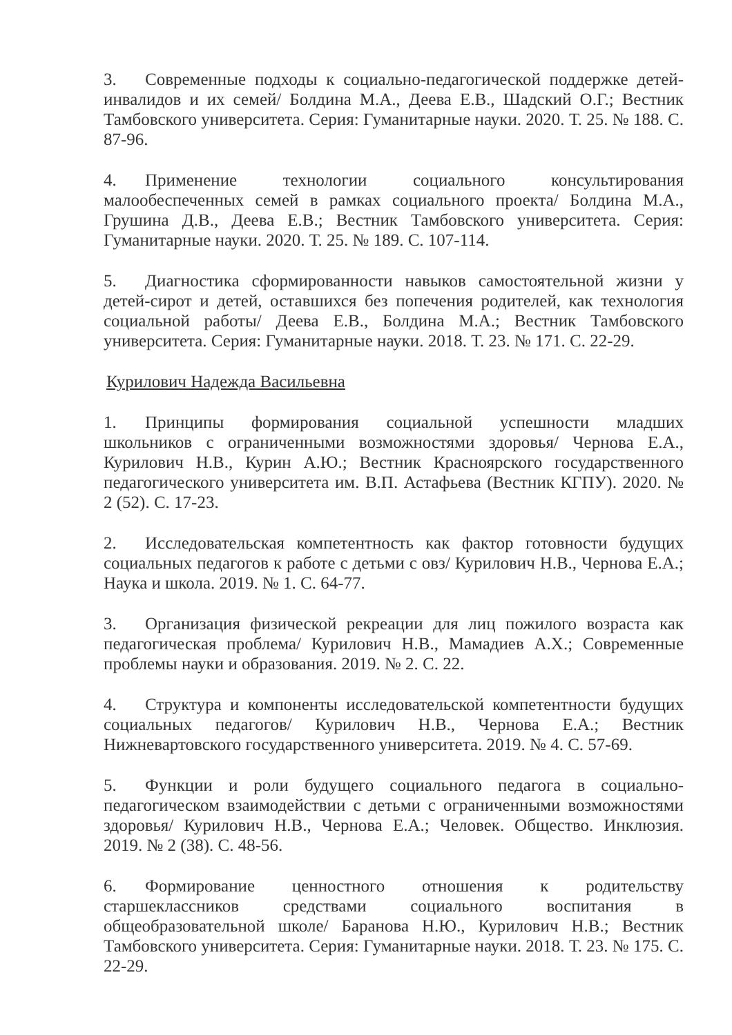3. Современные подходы к социально-педагогической поддержке детей-инвалидов и их семей/ Болдина М.А., Деева Е.В., Шадский О.Г.; Вестник Тамбовского университета. Серия: Гуманитарные науки. 2020. Т. 25. № 188. С. 87-96.
4. Применение технологии социального консультирования малообеспеченных семей в рамках социального проекта/ Болдина М.А., Грушина Д.В., Деева Е.В.; Вестник Тамбовского университета. Серия: Гуманитарные науки. 2020. Т. 25. № 189. С. 107-114.
5. Диагностика сформированности навыков самостоятельной жизни у детей-сирот и детей, оставшихся без попечения родителей, как технология социальной работы/ Деева Е.В., Болдина М.А.; Вестник Тамбовского университета. Серия: Гуманитарные науки. 2018. Т. 23. № 171. С. 22-29.
Курилович Надежда Васильевна
1. Принципы формирования социальной успешности младших школьников с ограниченными возможностями здоровья/ Чернова Е.А., Курилович Н.В., Курин А.Ю.; Вестник Красноярского государственного педагогического университета им. В.П. Астафьева (Вестник КГПУ). 2020. № 2 (52). С. 17-23.
2. Исследовательская компетентность как фактор готовности будущих социальных педагогов к работе с детьми с овз/ Курилович Н.В., Чернова Е.А.; Наука и школа. 2019. № 1. С. 64-77.
3. Организация физической рекреации для лиц пожилого возраста как педагогическая проблема/ Курилович Н.В., Мамадиев А.Х.; Современные проблемы науки и образования. 2019. № 2. С. 22.
4. Структура и компоненты исследовательской компетентности будущих социальных педагогов/ Курилович Н.В., Чернова Е.А.; Вестник Нижневартовского государственного университета. 2019. № 4. С. 57-69.
5. Функции и роли будущего социального педагога в социально-педагогическом взаимодействии с детьми с ограниченными возможностями здоровья/ Курилович Н.В., Чернова Е.А.; Человек. Общество. Инклюзия. 2019. № 2 (38). С. 48-56.
6. Формирование ценностного отношения к родительству старшеклассников средствами социального воспитания в общеобразовательной школе/ Баранова Н.Ю., Курилович Н.В.; Вестник Тамбовского университета. Серия: Гуманитарные науки. 2018. Т. 23. № 175. С. 22-29.